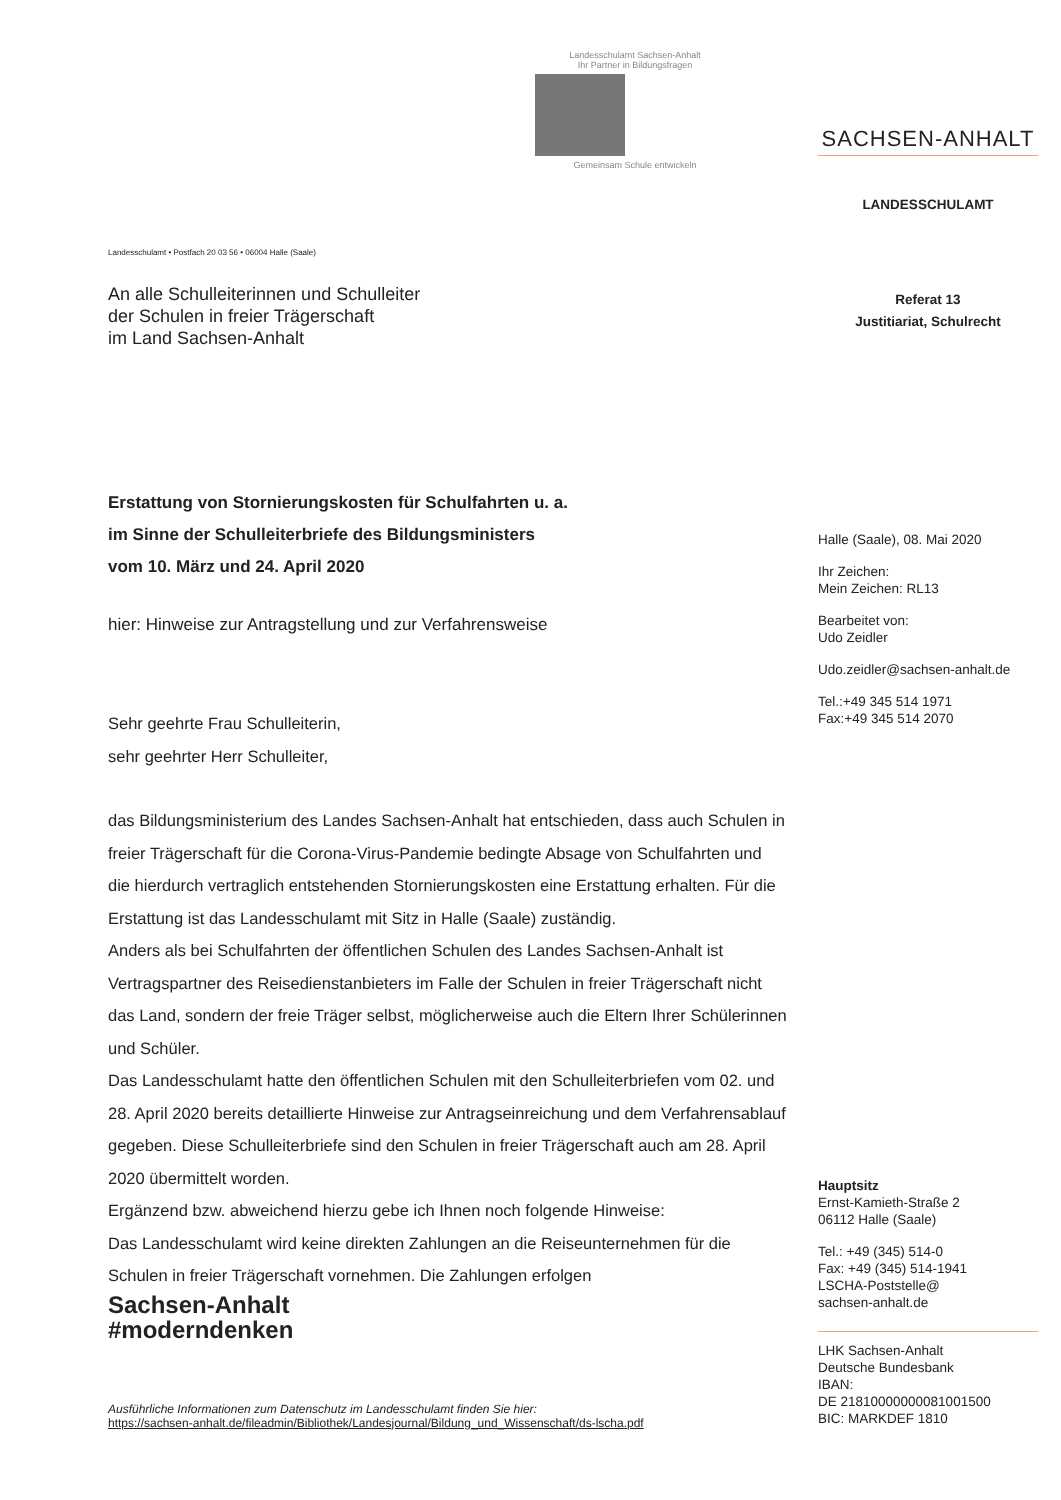Landesschulamt Sachsen-Anhalt
Ihr Partner in Bildungsfragen
Gemeinsam Schule entwickeln
Landesschulamt • Postfach 20 03 56 • 06004 Halle (Saale)
An alle Schulleiterinnen und Schulleiter
der Schulen in freier Trägerschaft
im Land Sachsen-Anhalt
Erstattung von Stornierungskosten für Schulfahrten u. a.
im Sinne der Schulleiterbriefe des Bildungsministers
vom 10. März und 24. April 2020
hier: Hinweise zur Antragstellung und zur Verfahrensweise
Sehr geehrte Frau Schulleiterin,
sehr geehrter Herr Schulleiter,
das Bildungsministerium des Landes Sachsen-Anhalt hat entschieden, dass auch Schulen in freier Trägerschaft für die Corona-Virus-Pandemie bedingte Absage von Schulfahrten und die hierdurch vertraglich entstehenden Stornierungskosten eine Erstattung erhalten. Für die Erstattung ist das Landesschulamt mit Sitz in Halle (Saale) zuständig.
Anders als bei Schulfahrten der öffentlichen Schulen des Landes Sachsen-Anhalt ist Vertragspartner des Reisedienstanbieters im Falle der Schulen in freier Trägerschaft nicht das Land, sondern der freie Träger selbst, möglicherweise auch die Eltern Ihrer Schülerinnen und Schüler.
Das Landesschulamt hatte den öffentlichen Schulen mit den Schulleiterbriefen vom 02. und 28. April 2020 bereits detaillierte Hinweise zur Antragseinreichung und dem Verfahrensablauf gegeben. Diese Schulleiterbriefe sind den Schulen in freier Trägerschaft auch am 28. April 2020 übermittelt worden.
Ergänzend bzw. abweichend hierzu gebe ich Ihnen noch folgende Hinweise:
Das Landesschulamt wird keine direkten Zahlungen an die Reiseunternehmen für die Schulen in freier Trägerschaft vornehmen. Die Zahlungen erfolgen
Sachsen-Anhalt
#moderndenken
Ausführliche Informationen zum Datenschutz im Landesschulamt finden Sie hier:
https://sachsen-anhalt.de/fileadmin/Bibliothek/Landesjournal/Bildung_und_Wissenschaft/ds-lscha.pdf
SACHSEN-ANHALT
LANDESSCHULAMT
Referat 13
Justitiariat, Schulrecht
Halle (Saale), 08. Mai 2020
Ihr Zeichen:
Mein Zeichen: RL13
Bearbeitet von:
Udo Zeidler
Udo.zeidler@sachsen-anhalt.de
Tel.:+49 345 514 1971
Fax:+49 345 514 2070
Hauptsitz
Ernst-Kamieth-Straße 2
06112 Halle (Saale)
Tel.: +49 (345) 514-0
Fax: +49 (345) 514-1941
LSCHA-Poststelle@
sachsen-anhalt.de
LHK Sachsen-Anhalt
Deutsche Bundesbank
IBAN:
DE 21810000000081001500
BIC: MARKDEF 1810